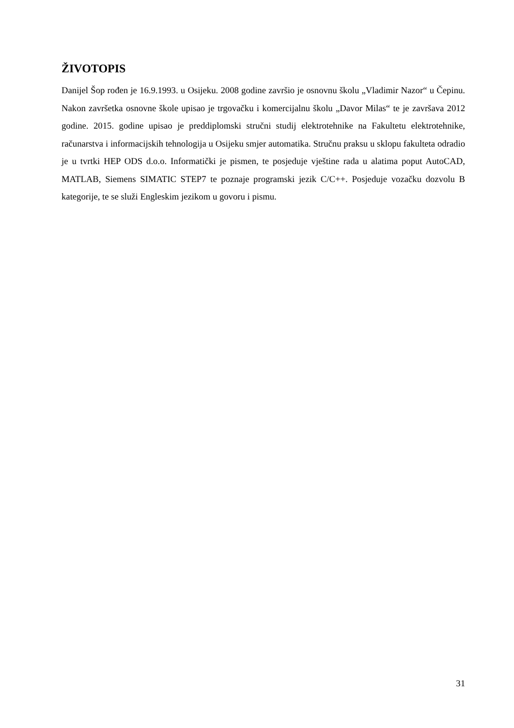ŽIVOTOPIS
Danijel Šop rođen je 16.9.1993. u Osijeku. 2008 godine završio je osnovnu školu „Vladimir Nazor“ u Čepinu. Nakon završetka osnovne škole upisao je trgovačku i komercijalnu školu „Davor Milas“ te je završava 2012 godine. 2015. godine upisao je preddiplomski stručni studij elektrotehnike na Fakultetu elektrotehnike, računarstva i informacijskih tehnologija u Osijeku smjer automatika. Stručnu praksu u sklopu fakulteta odradio je u tvrtki HEP ODS d.o.o. Informatički je pismen, te posjeduje vještine rada u alatima poput AutoCAD, MATLAB, Siemens SIMATIC STEP7 te poznaje programski jezik C/C++. Posjeduje vozačku dozvolu B kategorije, te se služi Engleskim jezikom u govoru i pismu.
31